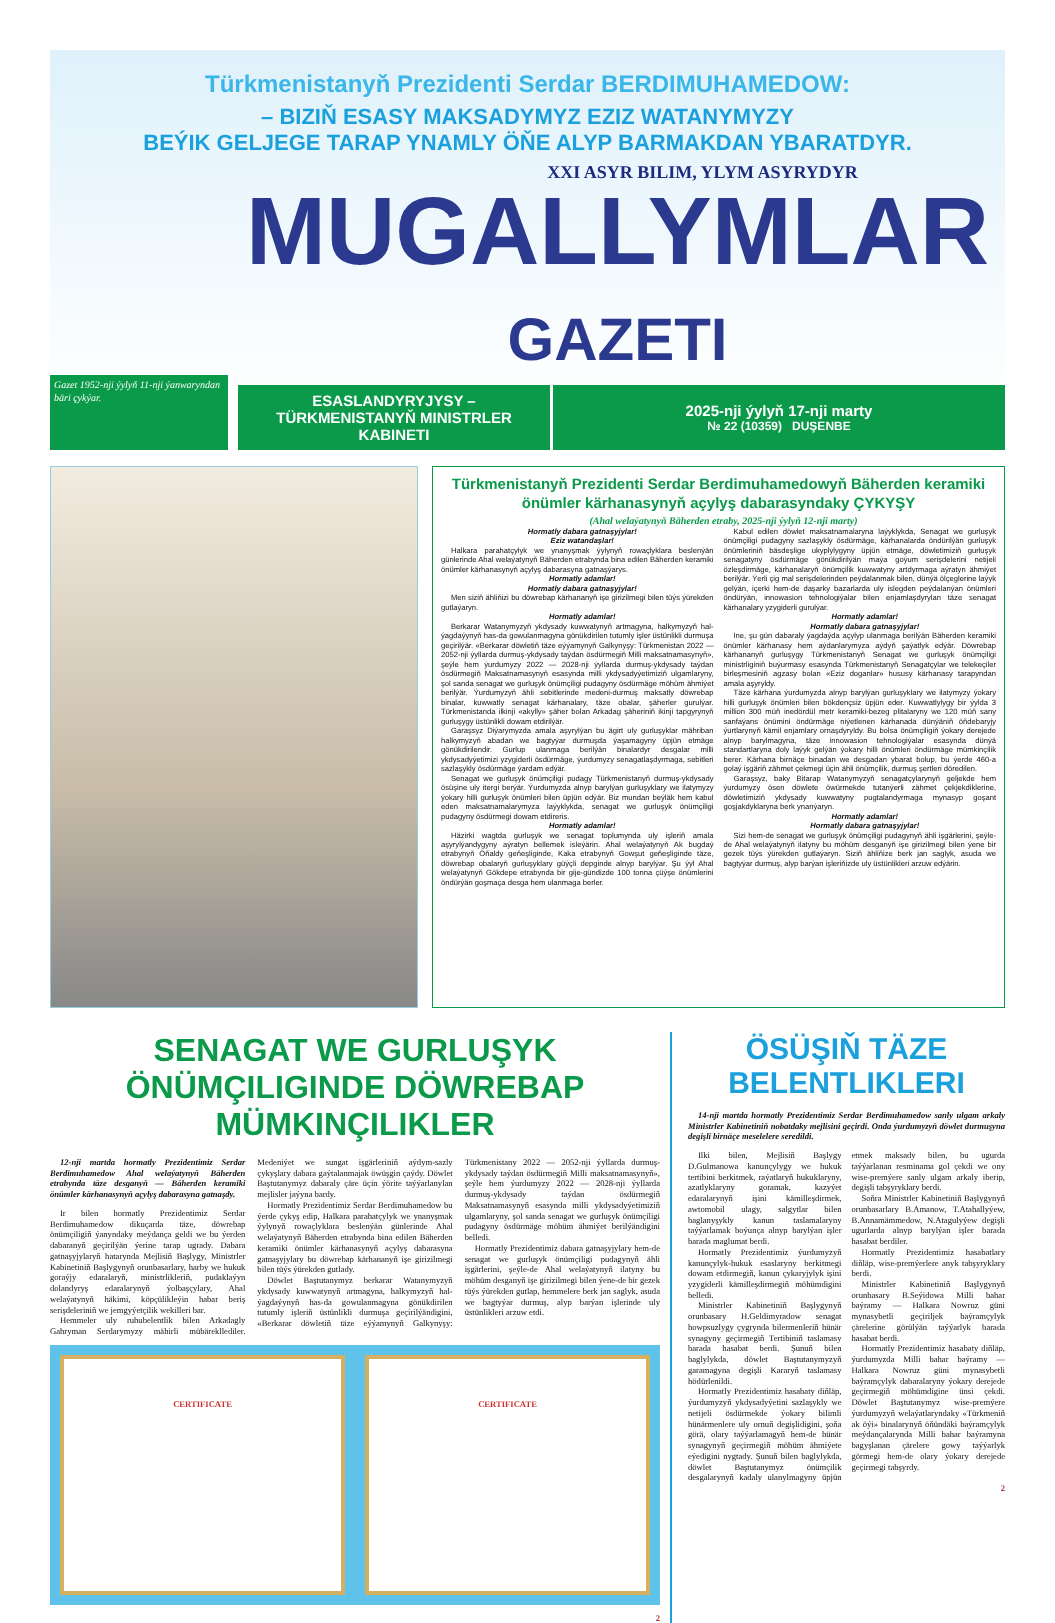Türkmenistanyň Prezidenti Serdar BERDIMUHAMEDOW:
– BIZIŇ ESASY MAKSADYMYZ EZIZ WATANYMYZY
BEÝIK GELJEGE TARAP YNAMLY ÖŇE ALYP BARMAKDAN YBARATDYR.
XXI ASYR BILIM, YLYM ASYRYDYR
MUGALLYMLAR
GAZETI
Gazet 1952-nji ýylyň 11-nji ýanwaryndan bäri çykýar.
ESASLANDYRYJYSY –
TÜRKMENISTANYŇ MINISTRLER KABINETI
2025-nji ýylyň 17-nji marty
№ 22 (10359) DUŞENBE
Türkmenistanyň Prezidenti Serdar Berdimuhamedowyň Bäherden keramiki önümler kärhanasynyň açylyş dabarasyndaky ÇYKYŞY
(Ahal welaýatynyň Bäherden etraby, 2025-nji ýylyň 12-nji marty)
Hormatly dabara gatnaşyjylar!
Eziz watandaşlar!
Halkara parahatçylyk we ynanyşmak ýylynyň rowaçlyklara beslenýän günlerinde Ahal welaýatynyň Bäherden etrabynda bina edilen Bäherden keramiki önümler kärhanasynyň açylyş dabarasyna gatnaşýarys.
Hormatly adamlar!
Hormatly dabara gatnaşyjylar!
Men siziň ähliňizi bu döwrebap kärhananyň işe girizilmegi bilen tüýs ýürekden gutlaýaryn.
Hormatly adamlar!
Berkarar Watanymyzyň ykdysady kuwwatynyň artmagyna, halkymyzyň hal-ýagdaýynyň has-da gowulanmagyna gönükdirilen tutumly işler üstünlikli durmuşa geçirilýär. «Berkarar döwletiň täze eýýamynyň Galkynyşy: Türkmenistan 2022 — 2052-nji ýyllarda durmuş-ykdysady taýdan ösdürmegiň Milli maksatnamasynyň», şeýle hem ýurdumyzy 2022 — 2028-nji ýyllarda durmuş-ykdysady taýdan ösdürmegiň Maksatnamasynyň esasynda milli ykdysadyýetimiziň ulgamlaryny, şol sanda senagat we gurluşyk önümçiligi pudagyny ösdürmäge möhüm ähmiýet berilýär. Ýurdumyzyň ähli sebitlerinde medeni-durmuş maksatly döwrebap binalar, kuwwatly senagat kärhanalary, täze obalar, şäherler gurulýar. Türkmenistanda ilkinji «akylly» şäher bolan Arkadag şäheriniň ikinji tapgyrynyň gurluşygy üstünlikli dowam etdirilýär.
Garaşsyz Diýarymyzda amala aşyrylýan bu ägirt uly gurluşyklar mähriban halkymyzyň abadan we bagtyýar durmuşda ýaşamagyny üpjün etmäge gönükdirilendir. Gurlup ulanmaga berilýän binalardyr desgalar milli ykdysadyýetimizi yzygiderli ösdürmäge, ýurdumyzy senagatlaşdyrmaga, sebitleri sazlaşykly ösdürmäge ýardam edýär.
Senagat we gurluşyk önümçiligi pudagy Türkmenistanyň durmuş-ykdysady ösüşine uly itergi berýär. Ýurdumyzda alnyp barylýan gurluşyklary we ilatymyzy ýokary hilli gurluşyk önümleri bilen üpjün edýär. Biz mundan beýläk hem kabul eden maksatnamalarymyza laýyklykda, senagat we gurluşyk önümçiligi pudagyny ösdürmegi dowam etdireris.
Hormatly adamlar!
Häzirki wagtda gurluşyk we senagat toplumynda uly işleriň amala aşyrylýandygyny aýratyn bellemek isleýärin. Ahal welaýatynyň Ak bugdaý etrabynyň Öňaldy geňeşliginde, Kaka etrabynyň Gowşut geňeşliginde täze, döwrebap obalaryň gurluşyklary güýçli depginde alnyp barylýar. Şu ýyl Ahal welaýatynyň Gökdepe etrabynda bir gije-gündizde 100 tonna çüýşe önümlerini öndürýän goşmaça desga hem ulanmaga berler.
Kabul edilen döwlet maksatnamalaryna laýyklykda, Senagat we gurluşyk önümçiligi pudagyny sazlaşykly ösdürmäge, kärhanalarda öndürilýän gurluşyk önümleriniň bäsdeşlige ukyplylygyny üpjün etmäge, döwletimiziň gurluşyk senagatyny ösdürmäge gönükdirilýän maýa goýum serişdelerini netijeli özleşdirmäge, kärhanalaryň önümçilik kuwwatyny artdyrmaga aýratyn ähmiýet berilýär. Ýerli çig mal serişdelerinden peýdalanmak bilen, dünýä ölçeglerine laýyk gelýän, içerki hem-de daşarky bazarlarda uly islegden peýdalanýan önümleri öndürýän, innowasion tehnologiýalar bilen enjamlaşdyrylan täze senagat kärhanalary yzygiderli gurulýar.
Hormatly adamlar!
Hormatly dabara gatnaşyjylar!
Ine, şu gün dabaraly ýagdaýda açylyp ulanmaga berilýän Bäherden keramiki önümler kärhanasy hem aýdanlarymyza aýdyň şaýatlyk edýär. Döwrebap kärhananyň gurluşygy Türkmenistanyň Senagat we gurluşyk önümçiligi ministrliginiň buýurmasy esasynda Türkmenistanyň Senagatçylar we telekeçiler birleşmesiniň agzasy bolan «Eziz doganlar» hususy kärhanasy tarapyndan amala aşyryldy.
Täze kärhana ýurdumyzda alnyp barylýan gurluşyklary we ilatymyzy ýokary hilli gurluşyk önümleri bilen bökdençsiz üpjün eder. Kuwwatlylygy bir ýylda 3 million 300 müň inedördül metr keramiki-bezeg plitalaryny we 120 müň sany sanfaýans önümini öndürmäge niýetlenen kärhanada dünýäniň öňdebaryjy ýurtlarynyň kämil enjamlary ornaşdyryldy. Bu bolsa önümçiligiň ýokary derejede alnyp barylmagyna, täze innowasion tehnologiýalar esasynda dünýä standartlaryna doly laýyk gelýän ýokary hilli önümleri öndürmäge mümkinçilik berer. Kärhana birnäçe binadan we desgadan ybarat bolup, bu ýerde 460-a golaý işgäriň zähmet çekmegi üçin ähli önümçilik, durmuş şertleri döredilen.
Garaşsyz, baky Bitarap Watanymyzyň senagatçylarynyň geljekde hem ýurdumyzy ösen döwlete öwürmekde tutanýerli zähmet çekjekdiklerine, döwletimiziň ykdysady kuwwatyny pugtalandyrmaga mynasyp goşant goşjakdyklaryna berk ynanýaryn.
Hormatly adamlar!
Hormatly dabara gatnaşyjylar!
Sizi hem-de senagat we gurluşyk önümçiligi pudagynyň ähli işgärlerini, şeýle-de Ahal welaýatynyň ilatyny bu möhüm desganyň işe girizilmegi bilen ýene bir gezek tüýs ýürekden gutlaýaryn. Siziň ähliňize berk jan saglyk, asuda we bagtyýar durmuş, alyp barýan işleriňizde uly üstünlikleri arzuw edýärin.
SENAGAT WE GURLUŞYK ÖNÜMÇILIGINDE DÖWREBAP MÜMKINÇILIKLER
12-nji martda hormatly Prezidentimiz Serdar Berdimuhamedow Ahal welaýatynyň Bäherden etrabynda täze desganyň — Bäherden keramiki önümler kärhanasynyň açylyş dabarasyna gatnaşdy.
Ir bilen hormatly Prezidentimiz Serdar Berdimuhamedow dikuçarda täze, döwrebap önümçiligiň ýanyndaky meýdança geldi we bu ýerden dabaranyň geçirilýän ýerine tarap ugrady. Dabara gatnaşyjylaryň hatarynda Mejlisiň Başlygy, Ministrler Kabinetiniň Başlygynyň orunbasarlary, harby we hukuk goraýjy edaralaryň, ministrlikleriň, pudaklaýyn dolandyryş edaralarynyň ýolbaşçylary, Ahal welaýatynyň häkimi, köpçülikleýin habar beriş serişdeleriniň we jemgyýetçilik wekilleri bar.
Hemmeler uly ruhubelentlik bilen Arkadagly Gahryman Serdarymyzy mähirli mübärekllediler. Medeniýet we sungat işgärleriniň aýdym-sazly çykyşlary dabara gaýtalanmajak öwüşgin çaýdy. Döwlet Baştutanymyz dabaraly çäre üçin ýörite taýýarlanylan mejlisler jaýyna bardy.
Hormatly Prezidentimiz Serdar Berdimuhamedow bu ýerde çykyş edip, Halkara parahatçylyk we ynanyşmak ýylynyň rowaçlyklara beslenýän günlerinde Ahal welaýatynyň Bäherden etrabynda bina edilen Bäherden keramiki önümler kärhanasynyň açylyş dabarasyna gatnaşyjylary bu döwrebap kärhananyň işe girizilmegi bilen tüýs ýürekden gutlady.
Döwlet Baştutanymyz berkarar Watanymyzyň ykdysady kuwwatynyň artmagyna, halkymyzyň hal-ýagdaýynyň has-da gowulanmagyna gönükdirilen tutumly işleriň üstünlikli durmuşa geçirilýändigini, «Berkarar döwletiň täze eýýamynyň Galkynyşy: Türkmenistany 2022 — 2052-nji ýyllarda durmuş-ykdysady taýdan ösdürmegiň Milli maksatnamasynyň», şeýle hem ýurdumyzy 2022 — 2028-nji ýyllarda durmuş-ykdysady taýdan ösdürmegiň Maksatnamasynyň esasynda milli ykdysadyýetimiziň ulgamlaryny, şol sanda senagat we gurluşyk önümçiligi pudagyny ösdürmäge möhüm ähmiýet berilýändigini belledi.
Hormatly Prezidentimiz dabara gatnaşyjylary hem-de senagat we gurluşyk önümçiligi pudagynyň ähli işgärlerini, şeýle-de Ahal welaýatynyň ilatyny bu möhüm desganyň işe girizilmegi bilen ýene-de bir gezek tüýs ýürekden gutlap, hemmelere berk jan saglyk, asuda we bagtyýar durmuş, alyp barýan işlerinde uly üstünlikleri arzuw etdi.
CERTIFICATE CERTIFICATE
2
ÖSÜŞIŇ TÄZE BELENTLIKLERI
14-nji martda hormatly Prezidentimiz Serdar Berdimuhamedow sanly ulgam arkaly Ministrler Kabinetiniň nobatdaky mejlisini geçirdi. Onda ýurdumyzyň döwlet durmuşyna degişli birnäçe meselelere seredildi.
Ilki bilen, Mejlisiň Başlygy D.Gulmanowa kanunçylygy we hukuk tertibini berkitmek, raýatlaryň hukuklaryny, azatlyklaryny goramak, kazyýet edaralarynyň işini kämilleşdirmek, awtomobil ulagy, salgytlar bilen baglanyşykly kanun taslamalaryny taýýarlamak boýunça alnyp barylýan işler barada maglumat berdi.
Hormatly Prezidentimiz ýurdumyzyň kanunçylyk-hukuk esaslaryny berkitmegi dowam etdirmegiň, kanun çykaryjylyk işini yzygiderli kämilleşdirmegiň möhümdigini belledi.
Ministrler Kabinetiniň Başlygynyň orunbasary H.Geldimyradow senagat howpsuzlygy çygrynda bilermenleriň hünär synagyny geçirmegiň Tertibiniň taslamasy barada hasabat berdi. Şunuň bilen baglylykda, döwlet Baştutanymyzyň garamagyna degişli Kararyň taslamasy hödürlenildi.
Hormatly Prezidentimiz hasabaty diňläp, ýurdumyzyň ykdysadyýetini sazlaşykly we netijeli ösdürmekde ýokary bilimli hünärmenlere uly ornuň degişlidigini, şoňa görä, olary taýýarlamagyň hem-de hünär synagynyň geçirmegiň möhüm ähmiýete eýedigini nygtady. Şunuň bilen baglylykda, döwlet Baştutanymyz önümçilik desgalarynyň kadaly ulanylmagyny üpjün etmek maksady bilen, bu ugurda taýýarlanan resminama gol çekdi we ony wise-premýere sanly ulgam arkaly iberip, degişli tabşyryklary berdi.
Soňra Ministrler Kabinetiniň Başlygynyň orunbasarlary B.Amanow, T.Atahallyýew, B.Annamämmedow, N.Atagulyýew degişli ugurlarda alnyp barylýan işler barada hasabat berdiler.
Hormatly Prezidentimiz hasabatlary diňläp, wise-premýerlere anyk tabşyryklary berdi.
Ministrler Kabinetiniň Başlygynyň orunbasary B.Seýidowa Milli bahar baýramy — Halkara Nowruz güni mynasybetli geçiriljek baýramçylyk çärelerine görülýän taýýarlyk barada hasabat berdi.
Hormatly Prezidentimiz hasabaty diňläp, ýurdumyzda Milli bahar baýramy — Halkara Nowruz güni mynasybetli baýramçylyk dabaralaryny ýokary derejede geçirmegiň möhümdigine ünsi çekdi. Döwlet Baştutanymyz wise-premýere ýurdumyzyň welaýatlaryndaky «Türkmeniň ak öýi» binalarynyň öňündäki baýramçylyk meýdançalarynda Milli bahar baýramyna bagyşlanan çärelere gowy taýýarlyk görmegi hem-de olary ýokary derejede geçirmegi tabşyrdy.
2